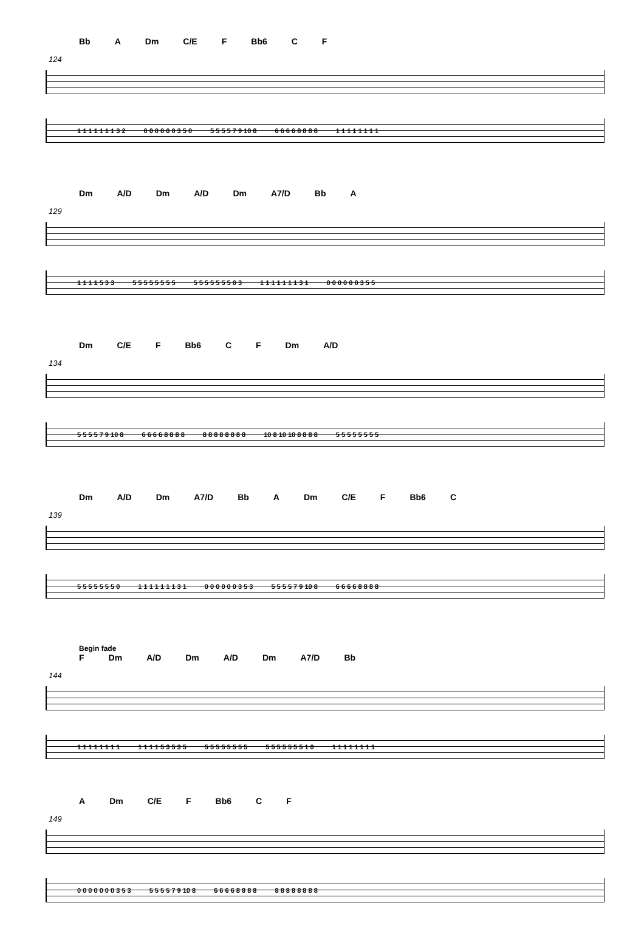Bb A Dm C/E F Bb6 C F
124
1 1 1 1 1 1 1 3 2 0 0 0 0 0 0 3 5 0 5 5 5 5 7 9 10 8 6 6 6 6 8 8 8 8 1 1 1 1 1 1 1 1
Dm A/D Dm A/D Dm A7/D Bb A
129
1 1 1 1 5 3 3 5 5 5 5 5 5 5 5 5 5 5 5 5 5 5 0 3 1 1 1 1 1 1 1 3 1 0 0 0 0 0 0 3 5 5
Dm C/E F Bb6 C F Dm A/D
134
5 5 5 5 7 9 10 8 6 6 6 6 8 8 8 8 8 8 8 8 8 8 8 8 10 8 10 10 8 8 8 8 5 5 5 5 5 5 5 5
Dm A/D Dm A7/D Bb A Dm C/E F Bb6 C
139
5 5 5 5 5 5 5 0 1 1 1 1 1 1 1 3 1 0 0 0 0 0 0 3 5 3 5 5 5 5 7 9 10 8 6 6 6 6 8 8 8 8
Begin fade
F Dm A/D Dm A/D Dm A7/D Bb
144
1 1 1 1 1 1 1 1 1 1 1 1 5 3 5 3 5 5 5 5 5 5 5 5 5 5 5 5 5 5 5 5 1 0 1 1 1 1 1 1 1 1
A Dm C/E F Bb6 C F
149
0 0 0 0 0 0 0 3 5 3 5 5 5 5 7 9 10 8 6 6 6 6 8 8 8 8 8 8 8 8 8 8 8 8